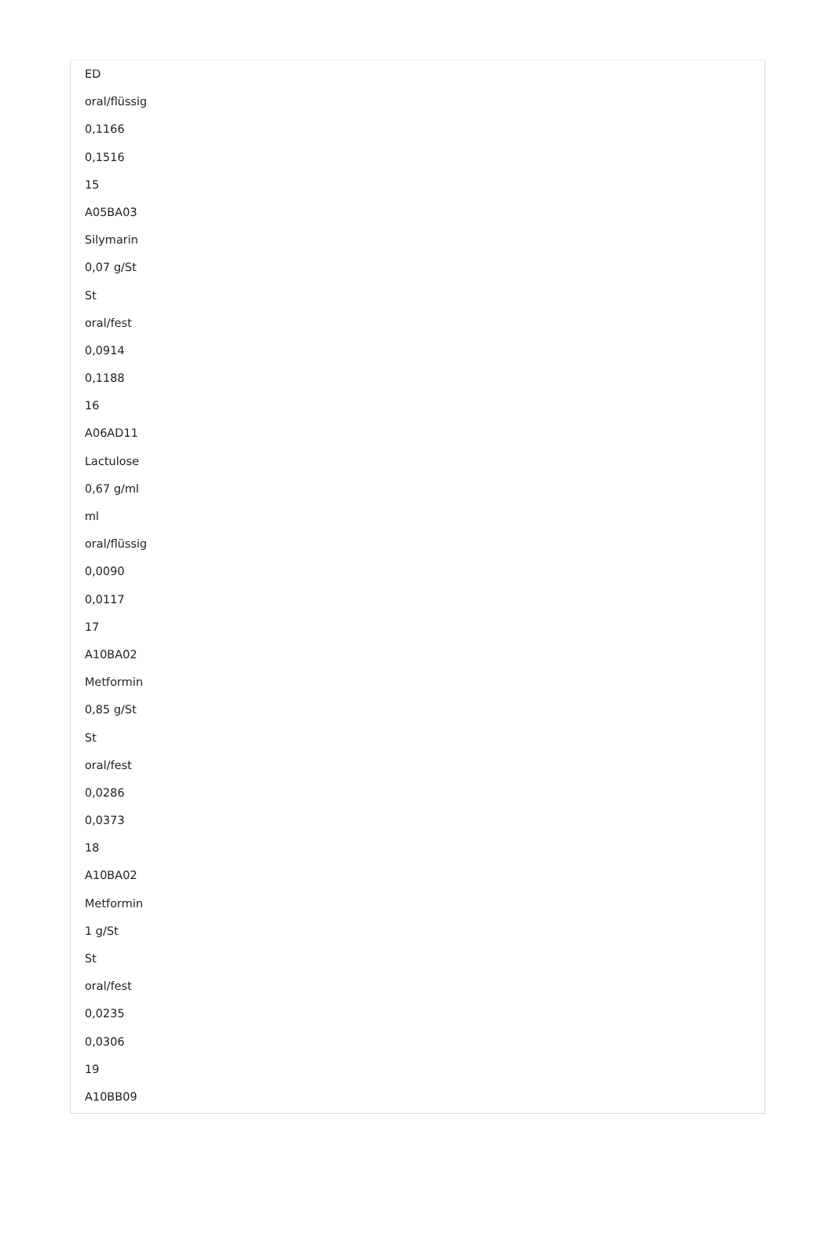ED
oral/flüssig
0,1166
0,1516
15
A05BA03
Silymarin
0,07 g/St
St
oral/fest
0,0914
0,1188
16
A06AD11
Lactulose
0,67 g/ml
ml
oral/flüssig
0,0090
0,0117
17
A10BA02
Metformin
0,85 g/St
St
oral/fest
0,0286
0,0373
18
A10BA02
Metformin
1 g/St
St
oral/fest
0,0235
0,0306
19
A10BB09